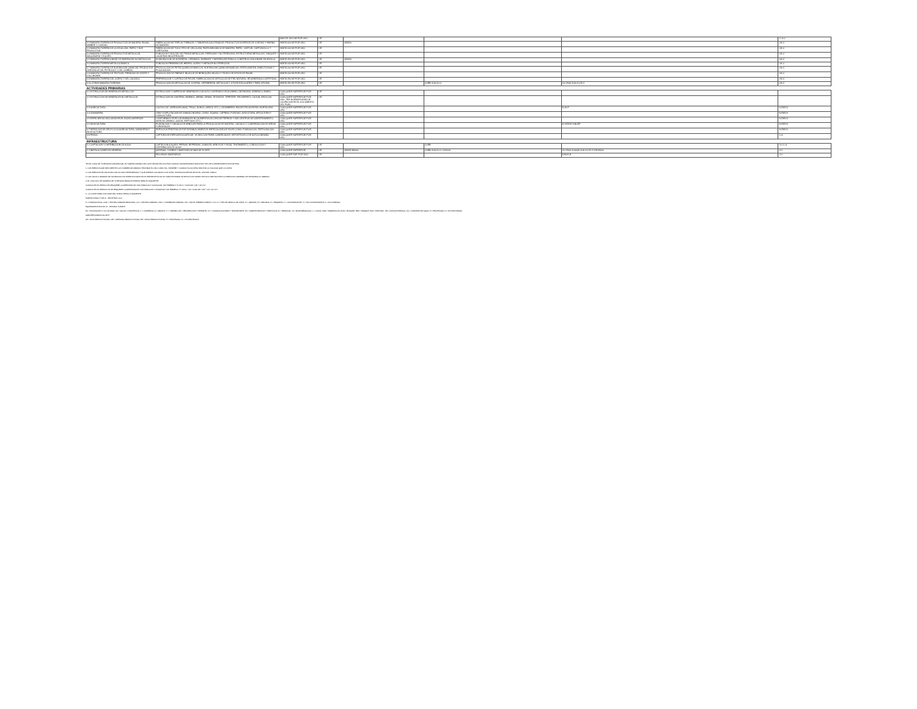| | | MAS DE 1501 M2 POR USO. | I.IR | | | | I-I-G-C |
| 3.2 MANUFACTURERA DE PRODUCTOS DE MADERA, PALMA, MIMBRE Y CORCHO. | FABRICACION DE TRIPLAY, FIBRACEL Y TABLEROS AGLUTINADOS; PRODUCTOS DIVERSOS DE CORCHO Y HARINA DE MADERA. | HASTA 600 M2 POR USO. | I.IR | 433320 | | | I-M-C |
| 3.3 MANUFACTURERA DE LA CELULOSA, PAPEL Y SUS PRODUCTOS. | FABRICACION DE TODO TIPO DE CELULOSA, PASTA MECANICA DE MADERA, PAPEL, CARTON, CARTONCILLO Y CARTULINA. | HASTA 600 M2 POR USO. | I.IR | | | | I-M-C |
| 3.4 MANUFACTURERA DE PRODUCTOS METALICOS, MAQUINARIA Y EQUIPO. | FUNDICION Y MOLDEO DE PIEZAS METALICAS, FERROZAS Y NO FERROZAS, ESTRUCTURAS METALICAS, TANQUES Y CALDERAS INDUSTRIALES. | HASTA 600 M2 POR USO. | I.IR | | | | I-M-C |
| 3.5 MANUFACTURERA A BASE DE MINERALES NO METALICOS. | ELABORACION DE ALFARERIA, CERAMICA, MUEBLES Y MATERIALES PARA LA CONSTRUCCION A BASE DE ARCILLA. | HASTA 250 M2 POR USO. | I.IR | 433320 | | | I-M-C |
| 3.6 MANUFACTURERA METALICA BASICA. | FUNDICION PRIMARIA DEL HIERRO, ACERO Y METALES NO FERROZOS. | HASTA 600 M2 POR USO. | I.IR | | | | I-M-C |
| 3.7 MANUFACTURERA DE SUSTANCIAS QUIMICAS, PRODUCTOS DERIVADOS DEL PETROLEO Y DEL CARBON. | PRODUCCION DE PETROQUIMICOS BASICOS, SUSTANCIAS QUIMICAS BASICAS, FERTILIZANTES, INSECTICIDAS Y PLAGUICIDAS. | HASTA 600 M2 POR USO. | I.IR | | | | I-M-C |
| 3.8 MANUFACTURERA DE TEXTILES, PRENDAS DE VESTIR Y COLCHONES. | PRODUCCION DE FIBRAS E HILADOS DE HENEQUEN; HILADO Y TEJIDO DE IXTLES DE PALMA. | HASTA 600 M2 POR USO. | I.IR | | | | I-M-C |
| 3.9 MANUFACTURERA DEL CUERO Y DEL CALZADO. | PREPARACION Y CURTIDO DE PIELES; FABRICACION DE ARTICULOS DE PIEL NATURAL, REGENERADA O ARTIFICIAL. | HASTA 250 M2 POR USO. | I.IR | | | | I-M-C |
| 3.10 OTRAS MANUFACTURERAS. | PRODUCCION DE ARTICULOS DE JOYERIA, ORFEBRERIA, ARTICULOS Y UTILES ESCOLARES Y PARA OFICINA. | HASTA 250 M2 POR USO. | I.IR | | CURB CUA CU-C | CU-250A CUA CU-25.2 | I-M-C |
| ACTIVIDADES PRIMARIAS | | | | | | | |
| 4.1 EXTRACCION DE MINERALES METALICOS. | EXTRACCION Y LIMPIEZA DE MINERALES CON ALTO CONTENIDO DE ALUMINIO, ANTIMONIO, ARSENICO, BARIO. | CUALQUIER SUPERFICIE POR USO. | I.IR | | | | |
| 4.2 EXTRACCION DE MINERALES NO METALICOS. | EXTRACCION DE CANTERA, MARMOL, ARENA, GRAVA, TEZONTLE, TEPETATE, FELDESPATO, CAOLIN, ARCILLAS. | CUALQUIER SUPERFICIE POR USO. VER NORMATIVIDAD DE OCUPACION EN EL DOCUMENTO DEL PLAN | I.IR | | | | |
| 4.3 AGRICULTURA. | CULTIVO DE: CEREALES (MAIZ, TRIGO, SORGO, ARROZ, ETC.), LEGUMBRES, RAICES FECULENTAS, HORTALIZAS. | CUALQUIER SUPERFICIE POR USO. | | | | N-AV-P | N-PAR-N |
| 4.4 GANADERIA. | CRIA Y EXPLOTACION DE GANADO BOVINO, OVINO, EQUINO, CAPRINO, PORCINO, AVICULTURA, APICULTURA Y CUNICULTURA. | CUALQUIER SUPERFICIE POR USO. | | | | | N-PAR-N |
| 4.5 ESPECIES NO INCLUIDAS EN EL INCISO ANTERIOR. | CONFORMADO POR LOS ANIMALES NO ALIMENTICIOS (CRIA DE PERROS Y SUS CENTROS DE ADIESTRAMIENTO, AVES DE ORNATO, GATOS, REPTILES, ETC.). | CUALQUIER SUPERFICIE POR USO. | | | | | N-PAR-N |
| 4.6 SILVICULTURA. | PLANTACION Y CUIDADO DE ARBOLES PARA LA PRODUCCION DE MADERA, CUIDADO Y CONSERVACION DE AREAS FORESTALES. | CUALQUIER SUPERFICIE POR USO. | | | | N-VERDE N-BOSP | N-PAR-N |
| 4.7 SERVICIOS DE APOYO A LA AGRICULTURA, GANADERIA Y SILVICULTURA. | SERVICIOS PRESTADOS POR ESTABLECIMIENTOS ESPECIALIZADOS TALES COMO: FUMIGACION, FERTILIZACION. | CUALQUIER SUPERFICIE POR USO. | | | | | N-PAR-N |
| 4.8 PESCA. | CAPTURA DE ESPECIES ACUATICAS, YA SEA CON FINES COMERCIALES, DEPORTIVOS O DE AUTOCONSUMO. | CUALQUIER SUPERFICIE POR USO. | | | | | C-A |
| INFRAESTRUCTURA | | | | | | | |
| 5.1 CAPTACION Y DISTRIBUCION DE AGUA. | CAPTACION (DIQUES, PRESAS, REPRESAS, CANALES, ARROYOS Y RIOS), TRATAMIENTO, CONDUCCION Y DISTRIBUCION DE AGUA. | CUALQUIER SUPERFICIE POR USO. | I.IR | | CURB | | CI-I C-A |
| 5.2 INSTALACIONES EN GENERAL. | ANTENAS, TORRES Y MASTILES DE MAS DE 30 MTS. | CUALQUIER SUPERFICIE. | I.IR | 433320 H300A | CURB CUA CU-C CU200A | CU-250A CU400A CUA CU-25.2 CRU/650A | CI-I |
| | RELLENOS SANITARIOS. | CUALQUIER SUP. POR USO. | I.IR | | | N-BOS-N | CI-I |
*EN EL CASO DE VIVIENDA PLURIFAMILIAR, EL TAMAÑO MINIMO DEL LOTE SE MULTIPLICO POR CUATRO CONSIDERANDO EDIFICIOS TIPO DE 4 DEPARTAMENTOS POR PISO.
1. LOS PREDIOS QUE DEN FRENTE A UN CORREDOR URBANO TENDRAN EL USO COMO TAL, SIEMPRE Y CUANDO SU ACCESO SEA POR LA VIALIDAD QUE LO LIMITA.
2. LOS PREDIOS DE UNA ZONA CON UN USO DETERMINADO Y QUE ADEMAS COLINDAN CON OTRO, PODRAN ADOPTAR TANTO EL USO DEL SUELO.
3. LOS USOS O NORMAS DE OCUPACION NO ESPECIFICADOS EN EL PRESENTE PLAN NO TABLA ESTARAN SUJETOS A DICTAMEN TECNICO EMITIDO POR LA DIRECCION GENERAL DE DESARROLLO URBANO.
4. EL CALCULO DE NUMERO DE VIVIENDAS PARA UN PREDIO SERA EL SIGUIENTE:
CUANDO EN EL PREDIO SE REQUIERE LA APERTURA DE VIAS PUBLICAS Y DONACION: M2 TERRENO / H 125 A = 3,000 M2 / 125 = 24 VIVI
CUANDO EN EL PREDIO NO SE REQUIERE LA APERTURA DE VIAS PUBLICAS Y DONACION: M2 TERRENO / H 125 A * 0.8 = 3,000 M2 / 125 * 0.8 = 40 VIVI
5.- LA CLAVE PARA LOS USOS DEL SUELO SERA LA SIGUIENTE:
HABITACIONAL H-125-A INDUSTRIA I-G-C
H = HABITACIONAL; CUR = CENTRO URBANO REGIONAL; CU = CENTRO URBANO; CRU = CORREDOR URBANO; 125 = M2 DE TERRENO BRUTO / VIV; A = TIPO DE MEZCLA DE USOS; G = GRANDE; M = MEDIANA; P = PEQUEÑA; C = CONTAMINANTE; N = NO CONTAMINANTE; A = ALTO RIESGO
EQUIPAMIENTOS E-EC-R NATURAL N-PAR-P
EC = EDUCACION Y LA CULTURA; SA = SALUD Y ASISTENCIA; C = COMERCIO; A = ABASTO; T = TURISMO; RD = RECREACION Y DEPORTE; CT = COMUNICACIONES Y TRANSPORTE; AS = ADMINISTRACION Y SERVICIOS; R = REGIONAL; M = MICROREGIONAL; L = LOCAL; BAR = BARRANCAS; BOS = BOSQUE; PAR = PARQUE; PAS = PASTIZAL; ZR = ZONA DE RIESGO; CA = CUERPOS DE AGUA; P = PROTEGIDA; N = NO PROTEGIDA
AGROPECUARIAS AG-AP-P
AP = ALTA PRODUCTIVIDAD; MP = MEDIANA PRODUCTIVIDAD; BP = BAJA PRODUCTIVIDAD; P = PROTEGIDA; N = NO PROTEGIDA